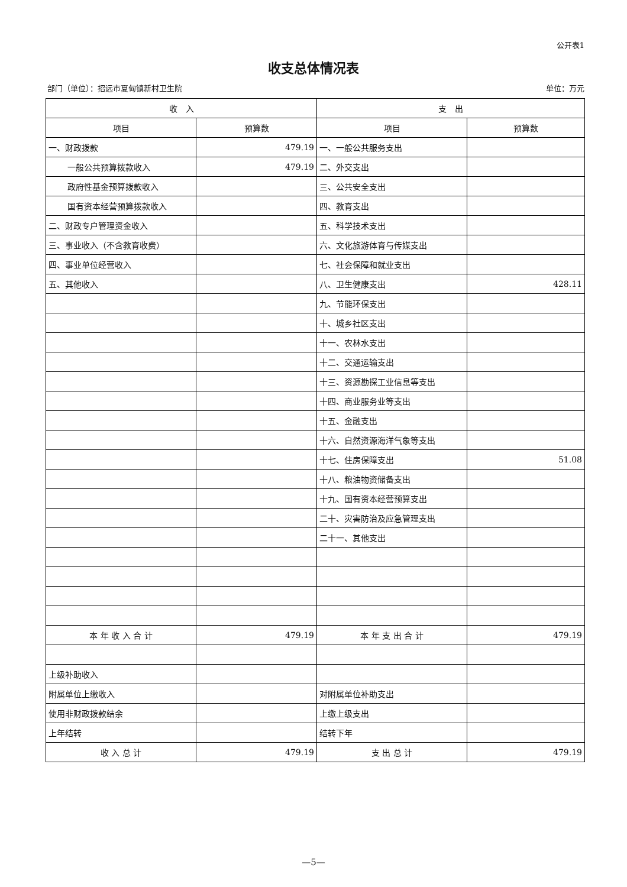公开表1
收支总体情况表
部门（单位）：招远市夏甸镇新村卫生院 单位：万元
| 收 入 | | 支 出 | |
| --- | --- | --- | --- |
| 项目 | 预算数 | 项目 | 预算数 |
| 一、财政拨款 | 479.19 | 一、一般公共服务支出 | |
| 一般公共预算拨款收入 | 479.19 | 二、外交支出 | |
| 政府性基金预算拨款收入 | | 三、公共安全支出 | |
| 国有资本经营预算拨款收入 | | 四、教育支出 | |
| 二、财政专户管理资金收入 | | 五、科学技术支出 | |
| 三、事业收入（不含教育收费） | | 六、文化旅游体育与传媒支出 | |
| 四、事业单位经营收入 | | 七、社会保障和就业支出 | |
| 五、其他收入 | | 八、卫生健康支出 | 428.11 |
| | | 九、节能环保支出 | |
| | | 十、城乡社区支出 | |
| | | 十一、农林水支出 | |
| | | 十二、交通运输支出 | |
| | | 十三、资源勘探工业信息等支出 | |
| | | 十四、商业服务业等支出 | |
| | | 十五、金融支出 | |
| | | 十六、自然资源海洋气象等支出 | |
| | | 十七、住房保障支出 | 51.08 |
| | | 十八、粮油物资储备支出 | |
| | | 十九、国有资本经营预算支出 | |
| | | 二十、灾害防治及应急管理支出 | |
| | | 二十一、其他支出 | |
| 本 年 收 入 合 计 | 479.19 | 本 年 支 出 合 计 | 479.19 |
| 上级补助收入 | | | |
| 附属单位上缴收入 | | 对附属单位补助支出 | |
| 使用非财政拨款结余 | | 上缴上级支出 | |
| 上年结转 | | 结转下年 | |
| 收 入 总 计 | 479.19 | 支 出 总 计 | 479.19 |
—5—